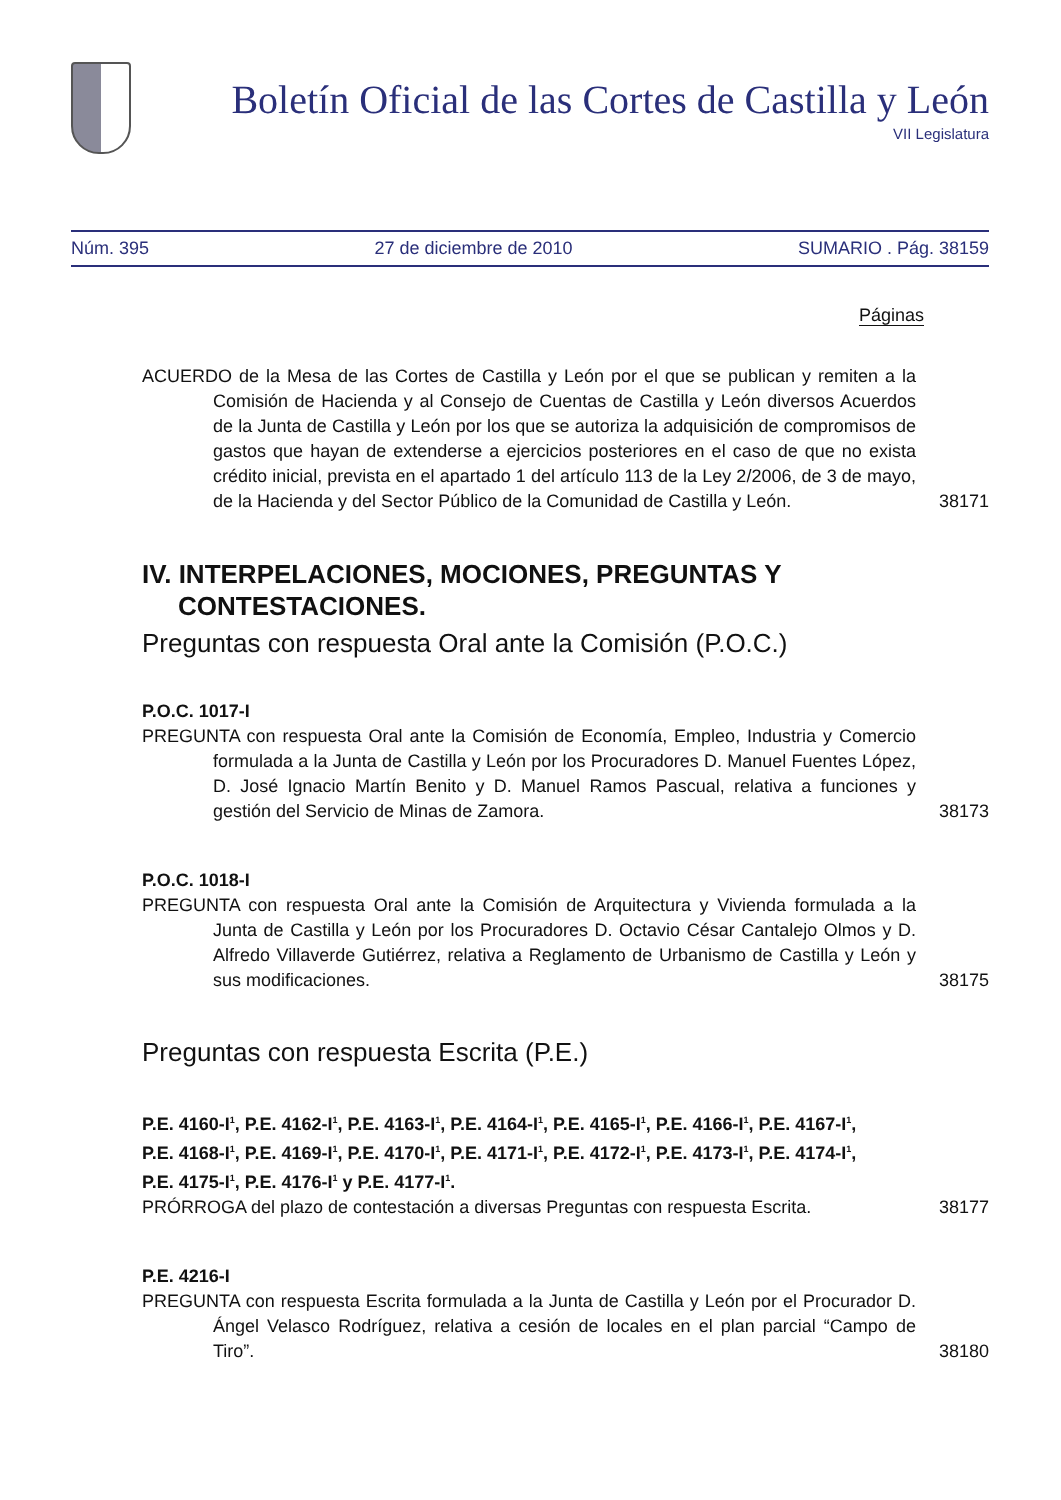Boletín Oficial de las Cortes de Castilla y León
VII Legislatura
Núm. 395 27 de diciembre de 2010 SUMARIO . Pág. 38159
Páginas
ACUERDO de la Mesa de las Cortes de Castilla y León por el que se publican y remiten a la Comisión de Hacienda y al Consejo de Cuentas de Castilla y León diversos Acuerdos de la Junta de Castilla y León por los que se autoriza la adquisición de compromisos de gastos que hayan de extenderse a ejercicios posteriores en el caso de que no exista crédito inicial, prevista en el apartado 1 del artículo 113 de la Ley 2/2006, de 3 de mayo, de la Hacienda y del Sector Público de la Comunidad de Castilla y León.
38171
IV. INTERPELACIONES, MOCIONES, PREGUNTAS Y CONTESTACIONES.
Preguntas con respuesta Oral ante la Comisión (P.O.C.)
P.O.C. 1017-I
PREGUNTA con respuesta Oral ante la Comisión de Economía, Empleo, Industria y Comercio formulada a la Junta de Castilla y León por los Procuradores D. Manuel Fuentes López, D. José Ignacio Martín Benito y D. Manuel Ramos Pascual, relativa a funciones y gestión del Servicio de Minas de Zamora.
38173
P.O.C. 1018-I
PREGUNTA con respuesta Oral ante la Comisión de Arquitectura y Vivienda formulada a la Junta de Castilla y León por los Procuradores D. Octavio César Cantalejo Olmos y D. Alfredo Villaverde Gutiérrez, relativa a Reglamento de Urbanismo de Castilla y León y sus modificaciones.
38175
Preguntas con respuesta Escrita (P.E.)
P.E. 4160-I<sup>1</sup>, P.E. 4162-I<sup>1</sup>, P.E. 4163-I<sup>1</sup>, P.E. 4164-I<sup>1</sup>, P.E. 4165-I<sup>1</sup>, P.E. 4166-I<sup>1</sup>, P.E. 4167-I<sup>1</sup>, P.E. 4168-I<sup>1</sup>, P.E. 4169-I<sup>1</sup>, P.E. 4170-I<sup>1</sup>, P.E. 4171-I<sup>1</sup>, P.E. 4172-I<sup>1</sup>, P.E. 4173-I<sup>1</sup>, P.E. 4174-I<sup>1</sup>, P.E. 4175-I<sup>1</sup>, P.E. 4176-I<sup>1</sup> y P.E. 4177-I<sup>1</sup>.
PRÓRROGA del plazo de contestación a diversas Preguntas con respuesta Escrita.
38177
P.E. 4216-I
PREGUNTA con respuesta Escrita formulada a la Junta de Castilla y León por el Procurador D. Ángel Velasco Rodríguez, relativa a cesión de locales en el plan parcial “Campo de Tiro”.
38180